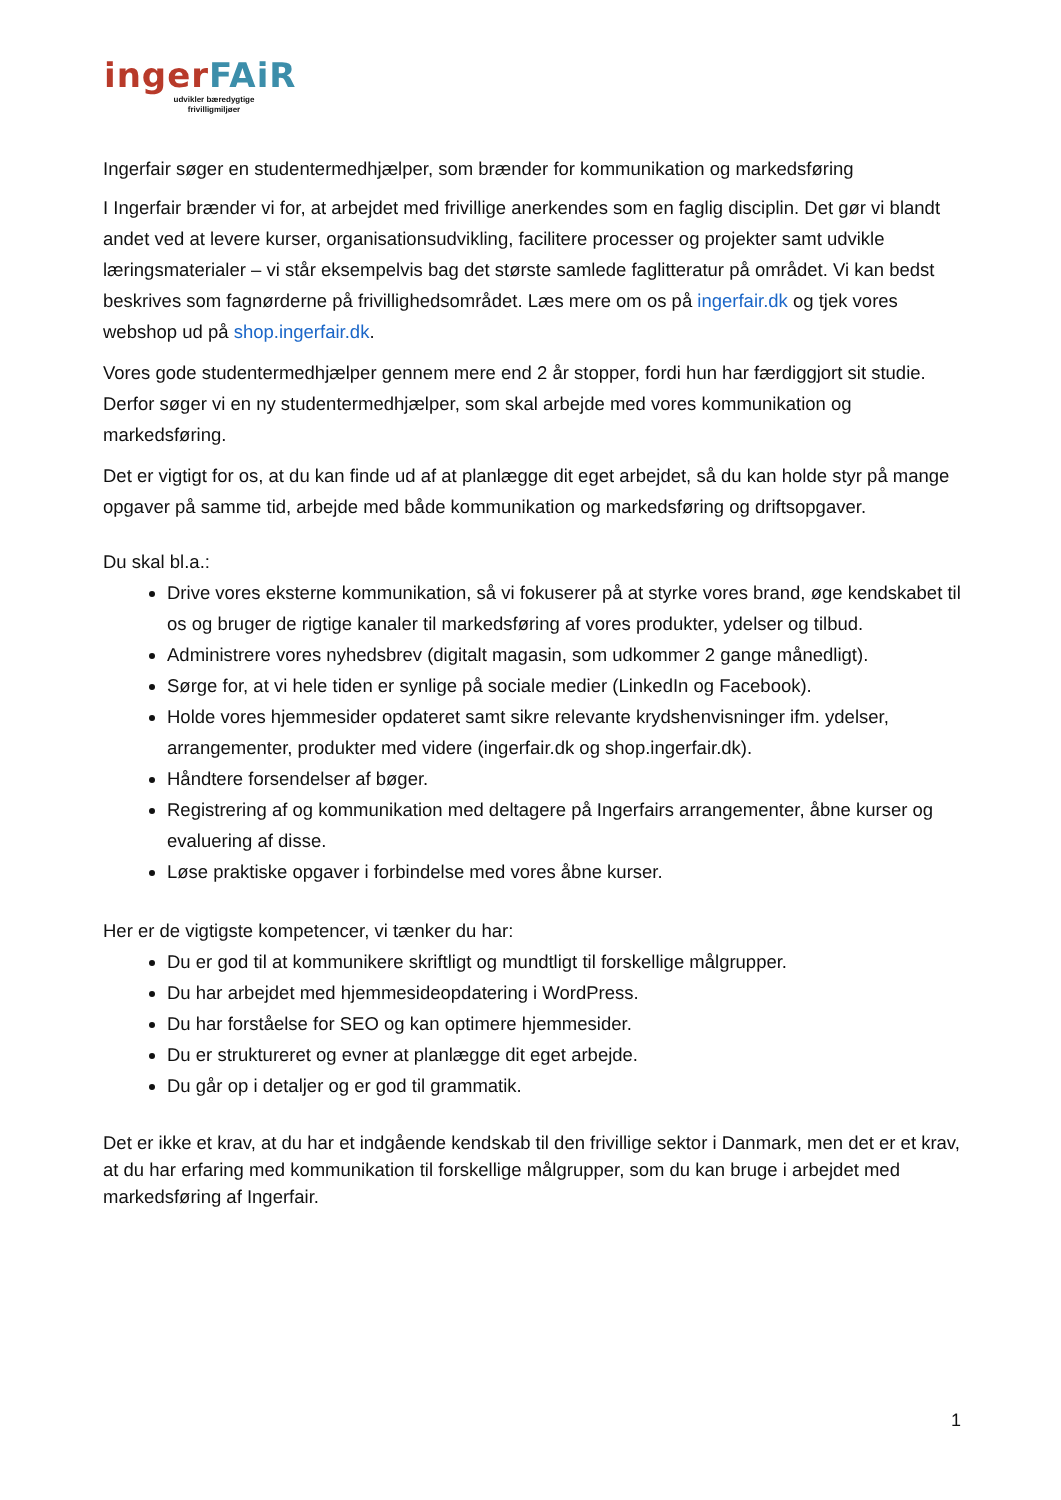inger FAiR
udvikler bæredygtige frivilligmiljøer
Ingerfair søger en studentermedhjælper, som brænder for kommunikation og markedsføring
I Ingerfair brænder vi for, at arbejdet med frivillige anerkendes som en faglig disciplin. Det gør vi blandt andet ved at levere kurser, organisationsudvikling, facilitere processer og projekter samt udvikle læringsmaterialer – vi står eksempelvis bag det største samlede faglitteratur på området. Vi kan bedst beskrives som fagnørderne på frivillighedsområdet. Læs mere om os på ingerfair.dk og tjek vores webshop ud på shop.ingerfair.dk.
Vores gode studentermedhjælper gennem mere end 2 år stopper, fordi hun har færdiggjort sit studie. Derfor søger vi en ny studentermedhjælper, som skal arbejde med vores kommunikation og markedsføring.
Det er vigtigt for os, at du kan finde ud af at planlægge dit eget arbejdet, så du kan holde styr på mange opgaver på samme tid, arbejde med både kommunikation og markedsføring og driftsopgaver.
Du skal bl.a.:
Drive vores eksterne kommunikation, så vi fokuserer på at styrke vores brand, øge kendskabet til os og bruger de rigtige kanaler til markedsføring af vores produkter, ydelser og tilbud.
Administrere vores nyhedsbrev (digitalt magasin, som udkommer 2 gange månedligt).
Sørge for, at vi hele tiden er synlige på sociale medier (LinkedIn og Facebook).
Holde vores hjemmesider opdateret samt sikre relevante krydshenvisninger ifm. ydelser, arrangementer, produkter med videre (ingerfair.dk og shop.ingerfair.dk).
Håndtere forsendelser af bøger.
Registrering af og kommunikation med deltagere på Ingerfairs arrangementer, åbne kurser og evaluering af disse.
Løse praktiske opgaver i forbindelse med vores åbne kurser.
Her er de vigtigste kompetencer, vi tænker du har:
Du er god til at kommunikere skriftligt og mundtligt til forskellige målgrupper.
Du har arbejdet med hjemmesideopdatering i WordPress.
Du har forståelse for SEO og kan optimere hjemmesider.
Du er struktureret og evner at planlægge dit eget arbejde.
Du går op i detaljer og er god til grammatik.
Det er ikke et krav, at du har et indgående kendskab til den frivillige sektor i Danmark, men det er et krav, at du har erfaring med kommunikation til forskellige målgrupper, som du kan bruge i arbejdet med markedsføring af Ingerfair.
1